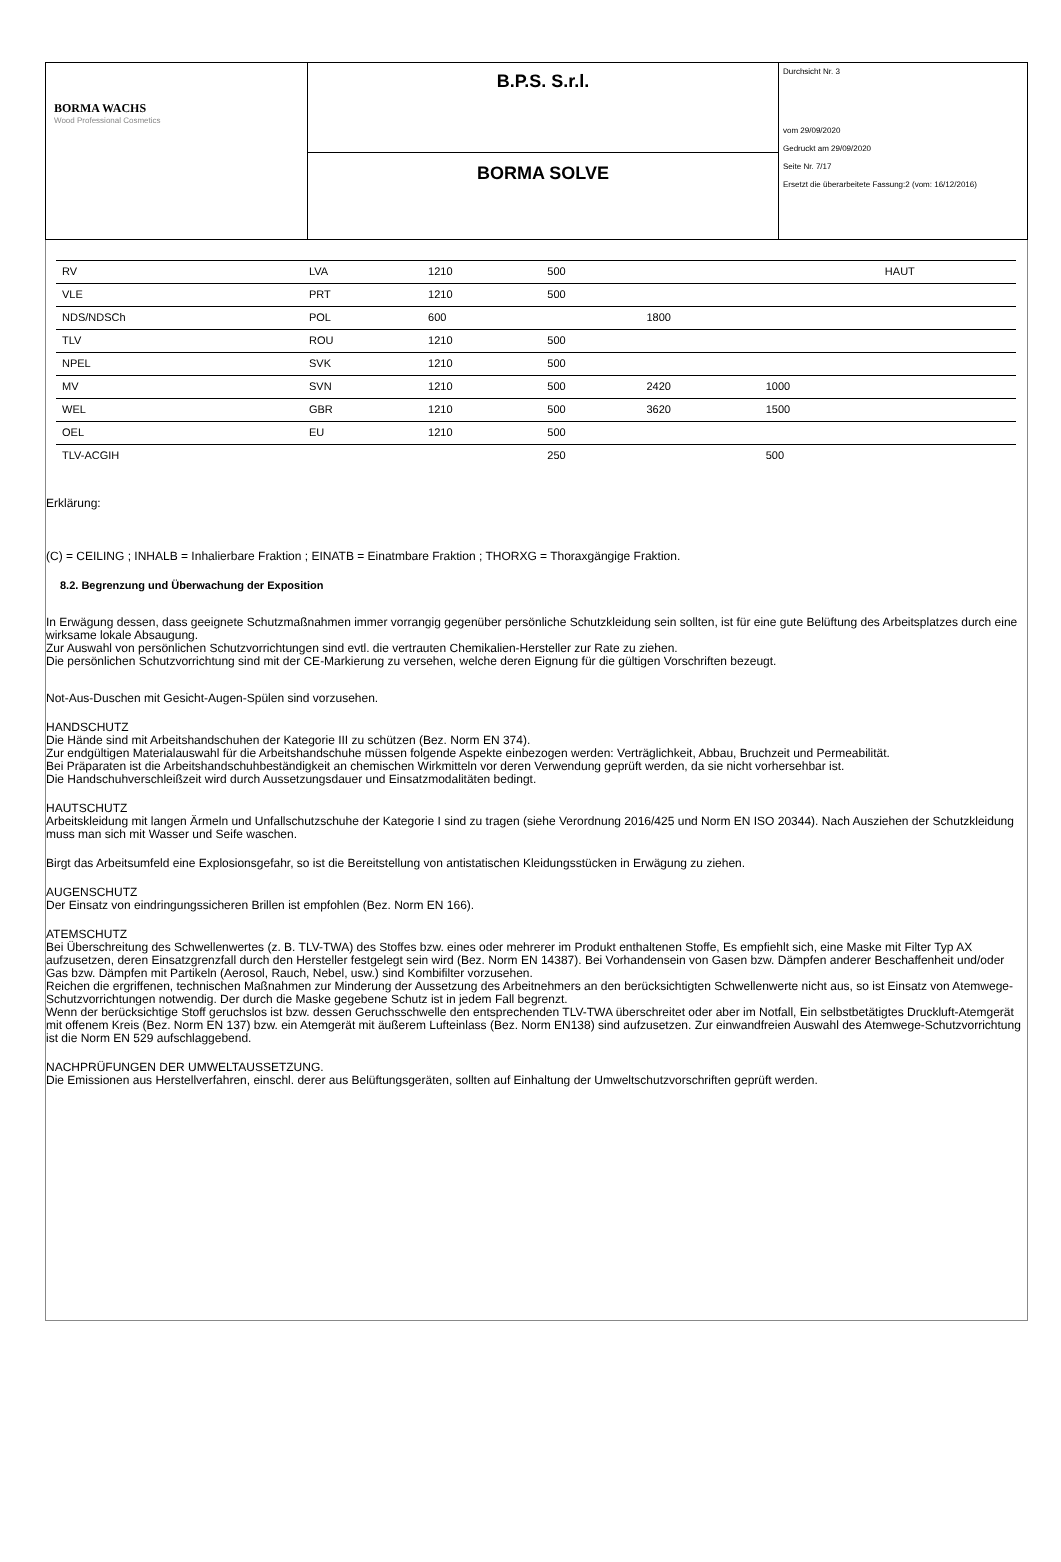| BORMA WACHS Wood Professional Cosmetics | B.P.S. S.r.l. | Durchsicht Nr. 3 vom 29/09/2020 Gedruckt am 29/09/2020 Seite Nr. 7/17 Ersetzt die überarbeitete Fassung:2 (vom: 16/12/2016) |
| | BORMA SOLVE | |
| RV | LVA | 1210 | 500 | | | HAUT |
| VLE | PRT | 1210 | 500 | | | |
| NDS/NDSCh | POL | 600 | | 1800 | | |
| TLV | ROU | 1210 | 500 | | | |
| NPEL | SVK | 1210 | 500 | | | |
| MV | SVN | 1210 | 500 | 2420 | 1000 | |
| WEL | GBR | 1210 | 500 | 3620 | 1500 | |
| OEL | EU | 1210 | 500 | | | |
| TLV-ACGIH | | | 250 | | 500 | |
Erklärung:
(C) = CEILING ; INHALB = Inhalierbare Fraktion ; EINATB = Einatmbare Fraktion ; THORXG = Thoraxgängige Fraktion.
8.2. Begrenzung und Überwachung der Exposition
In Erwägung dessen, dass geeignete Schutzmaßnahmen immer vorrangig gegenüber persönliche Schutzkleidung sein sollten, ist für eine gute Belüftung des Arbeitsplatzes durch eine wirksame lokale Absaugung.
Zur Auswahl von persönlichen Schutzvorrichtungen sind evtl. die vertrauten Chemikalien-Hersteller zur Rate zu ziehen.
Die persönlichen Schutzvorrichtung sind mit der CE-Markierung zu versehen, welche deren Eignung für die gültigen Vorschriften bezeugt.
Not-Aus-Duschen mit Gesicht-Augen-Spülen sind vorzusehen.
HANDSCHUTZ
Die Hände sind mit Arbeitshandschuhen der Kategorie III zu schützen (Bez. Norm EN 374).
Zur endgültigen Materialauswahl für die Arbeitshandschuhe müssen folgende Aspekte einbezogen werden: Verträglichkeit, Abbau, Bruchzeit und Permeabilität.
Bei Präparaten ist die Arbeitshandschuhbeständigkeit an chemischen Wirkmitteln vor deren Verwendung geprüft werden, da sie nicht vorhersehbar ist.
Die Handschuhverschleißzeit wird durch Aussetzungsdauer und Einsatzmodalitäten bedingt.
HAUTSCHUTZ
Arbeitskleidung mit langen Ärmeln und Unfallschutzschuhe der Kategorie I sind zu tragen (siehe Verordnung 2016/425 und Norm EN ISO 20344). Nach Ausziehen der Schutzkleidung muss man sich mit Wasser und Seife waschen.
Birgt das Arbeitsumfeld eine Explosionsgefahr, so ist die Bereitstellung von antistatischen Kleidungsstücken in Erwägung zu ziehen.
AUGENSCHUTZ
Der Einsatz von eindringungssicheren Brillen ist empfohlen (Bez. Norm EN 166).
ATEMSCHUTZ
Bei Überschreitung des Schwellenwertes (z. B. TLV-TWA) des Stoffes bzw. eines oder mehrerer im Produkt enthaltenen Stoffe, Es empfiehlt sich, eine Maske mit Filter Typ AX aufzusetzen, deren Einsatzgrenzfall durch den Hersteller festgelegt sein wird (Bez. Norm EN 14387). Bei Vorhandensein von Gasen bzw. Dämpfen anderer Beschaffenheit und/oder Gas bzw. Dämpfen mit Partikeln (Aerosol, Rauch, Nebel, usw.) sind Kombifilter vorzusehen.
Reichen die ergriffenen, technischen Maßnahmen zur Minderung der Aussetzung des Arbeitnehmers an den berücksichtigten Schwellenwerte nicht aus, so ist Einsatz von Atemwege-Schutzvorrichtungen notwendig. Der durch die Maske gegebene Schutz ist in jedem Fall begrenzt.
Wenn der berücksichtige Stoff geruchslos ist bzw. dessen Geruchsschwelle den entsprechenden TLV-TWA überschreitet oder aber im Notfall, Ein selbstbetätigtes Druckluft-Atemgerät mit offenem Kreis (Bez. Norm EN 137) bzw. ein Atemgerät mit äußerem Lufteinlass (Bez. Norm EN138) sind aufzusetzen. Zur einwandfreien Auswahl des Atemwege-Schutzvorrichtung ist die Norm EN 529 aufschlaggebend.
NACHPRÜFUNGEN DER UMWELTAUSSETZUNG.
Die Emissionen aus Herstellverfahren, einschl. derer aus Belüftungsgeräten, sollten auf Einhaltung der Umweltschutzvorschriften geprüft werden.